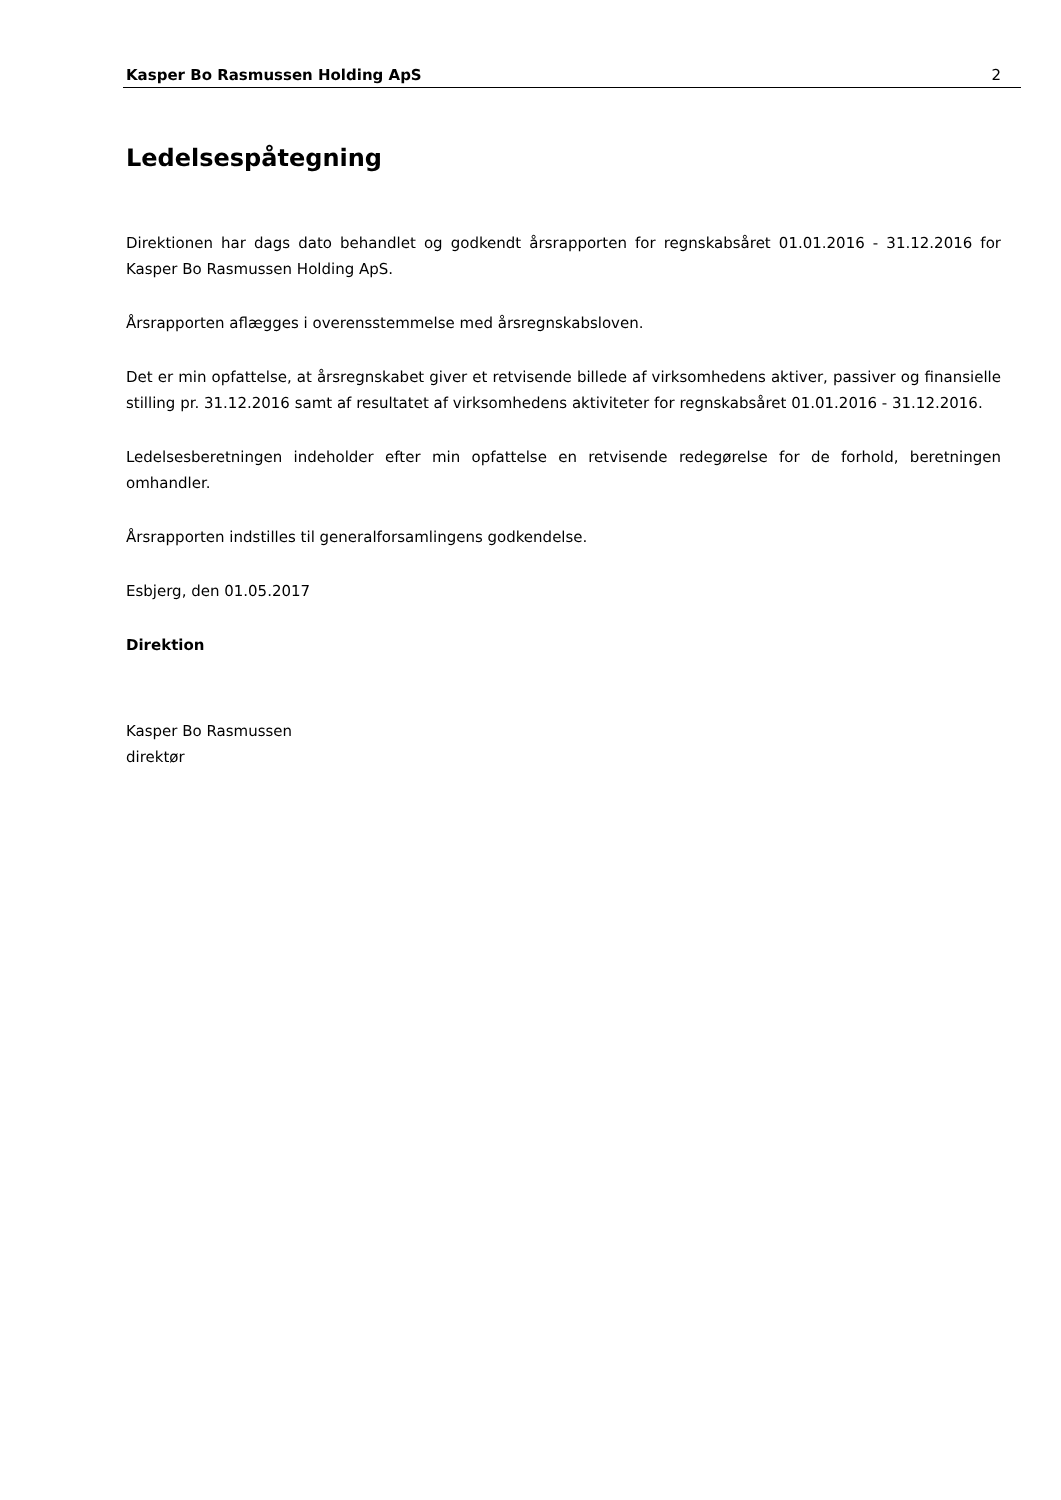Kasper Bo Rasmussen Holding ApS 2
Ledelsespåtegning
Direktionen har dags dato behandlet og godkendt årsrapporten for regnskabsåret 01.01.2016 - 31.12.2016 for Kasper Bo Rasmussen Holding ApS.
Årsrapporten aflægges i overensstemmelse med årsregnskabsloven.
Det er min opfattelse, at årsregnskabet giver et retvisende billede af virksomhedens aktiver, passiver og finansielle stilling pr. 31.12.2016 samt af resultatet af virksomhedens aktiviteter for regnskabsåret 01.01.2016 - 31.12.2016.
Ledelsesberetningen indeholder efter min opfattelse en retvisende redegørelse for de forhold, beretningen omhandler.
Årsrapporten indstilles til generalforsamlingens godkendelse.
Esbjerg, den 01.05.2017
Direktion
Kasper Bo Rasmussen
direktør